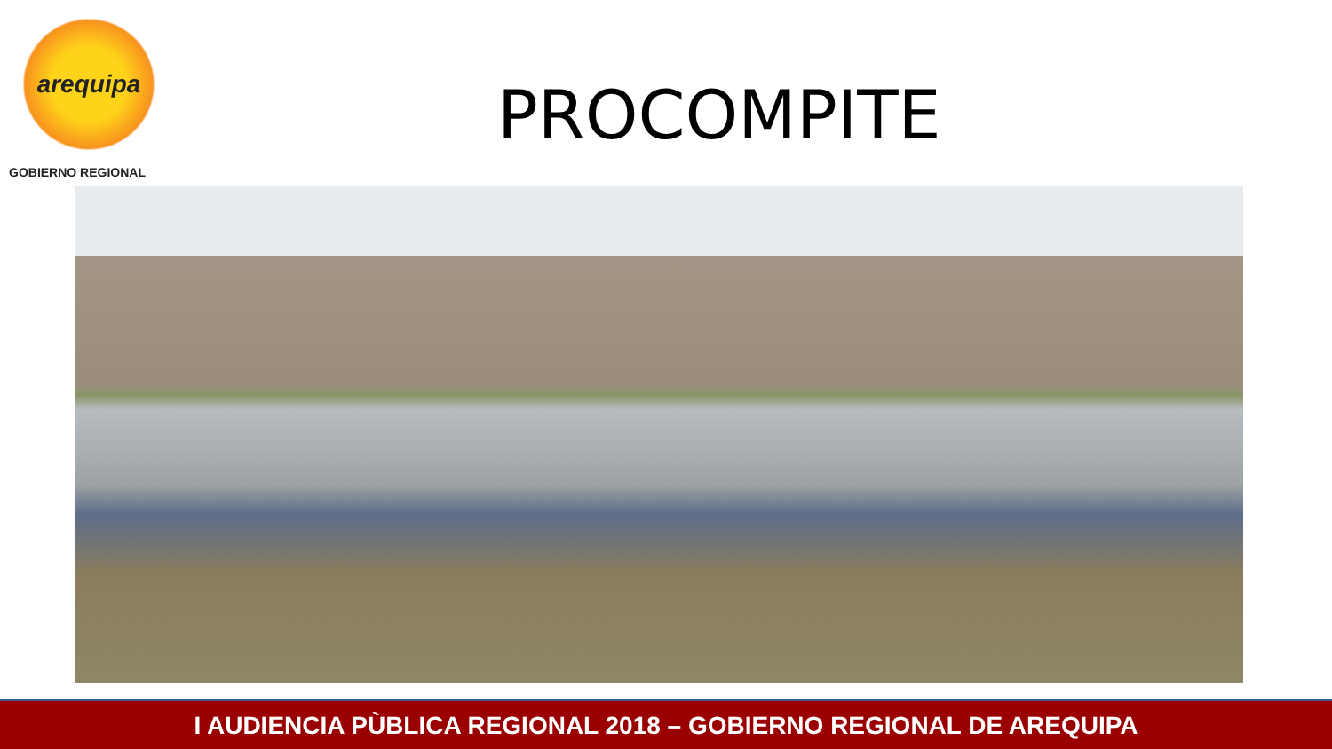arequipa
GOBIERNO REGIONAL
PROCOMPITE
I AUDIENCIA PÙBLICA REGIONAL 2018 – GOBIERNO REGIONAL DE AREQUIPA